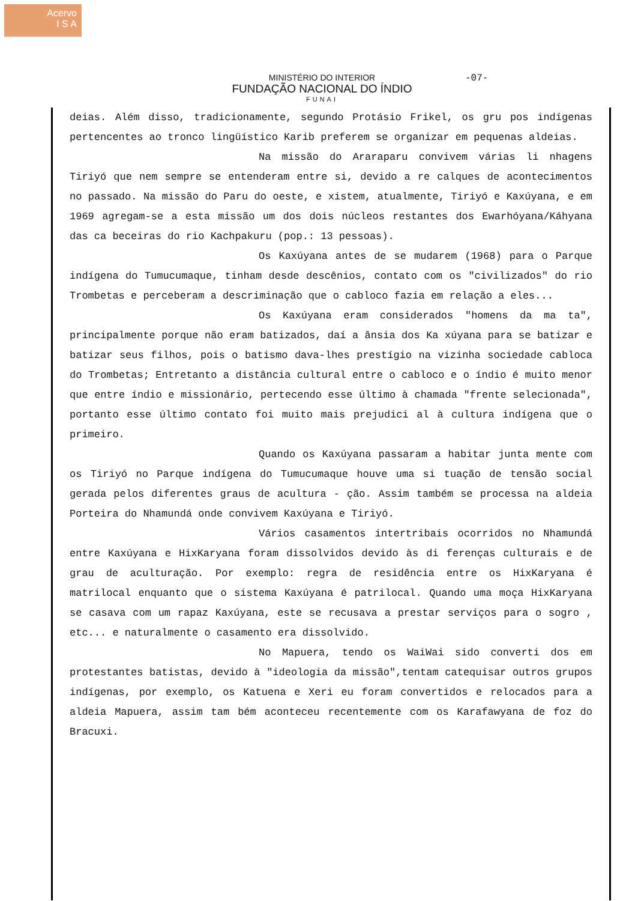Acervo
I S A
MINISTÉRIO DO INTERIOR
FUNDAÇÃO NACIONAL DO ÍNDIO
FUNAI
-07-
deias. Além disso, tradicionamente, segundo Protásio Frikel, os gru pos indígenas pertencentes ao tronco lingüístico Karib preferem se organizar em pequenas aldeias.
Na missão do Araraparu convivem várias li nhagens Tiriyó que nem sempre se entenderam entre si, devido a re calques de acontecimentos no passado. Na missão do Paru do oeste, e xistem, atualmente, Tiriyó e Kaxúyana, e em 1969 agregam-se a esta missão um dos dois núcleos restantes dos Ewarhóyana/Káhyana das ca beceiras do rio Kachpakuru (pop.: 13 pessoas).
Os Kaxúyana antes de se mudarem (1968) para o Parque indígena do Tumucumaque, tinham desde descênios, contato com os "civilizados" do rio Trombetas e perceberam a descriminação que o cabloco fazia em relação a eles...
Os Kaxúyana eram considerados "homens da ma ta", principalmente porque não eram batizados, daí a ânsia dos Ka xúyana para se batizar e batizar seus filhos, pois o batismo dava-lhes prestígio na vizinha sociedade cabloca do Trombetas; Entretanto a distância cultural entre o cabloco e o índio é muito menor que entre índio e missionário, pertecendo esse último à chamada "frente selecionada", portanto esse último contato foi muito mais prejudici al à cultura indígena que o primeiro.
Quando os Kaxúyana passaram a habitar junta mente com os Tiriyó no Parque indígena do Tumucumaque houve uma si tuação de tensão social gerada pelos diferentes graus de acultura - ção. Assim também se processa na aldeia Porteira do Nhamundá onde convivem Kaxúyana e Tiriyó.
Vários casamentos intertribais ocorridos no Nhamundá entre Kaxúyana e HixKaryana foram dissolvidos devido às di ferenças culturais e de grau de aculturação. Por exemplo: regra de residência entre os HixKaryana é matrilocal enquanto que o sistema Kaxúyana é patrilocal. Quando uma moça HixKaryana se casava com um rapaz Kaxúyana, este se recusava a prestar serviços para o sogro , etc... e naturalmente o casamento era dissolvido.
No Mapuera, tendo os WaiWai sido converti dos em protestantes batistas, devido à "ideologia da missão",tentam catequisar outros grupos indígenas, por exemplo, os Katuena e Xeri eu foram convertidos e relocados para a aldeia Mapuera, assim tam bém aconteceu recentemente com os Karafawyana de foz do Bracuxi.